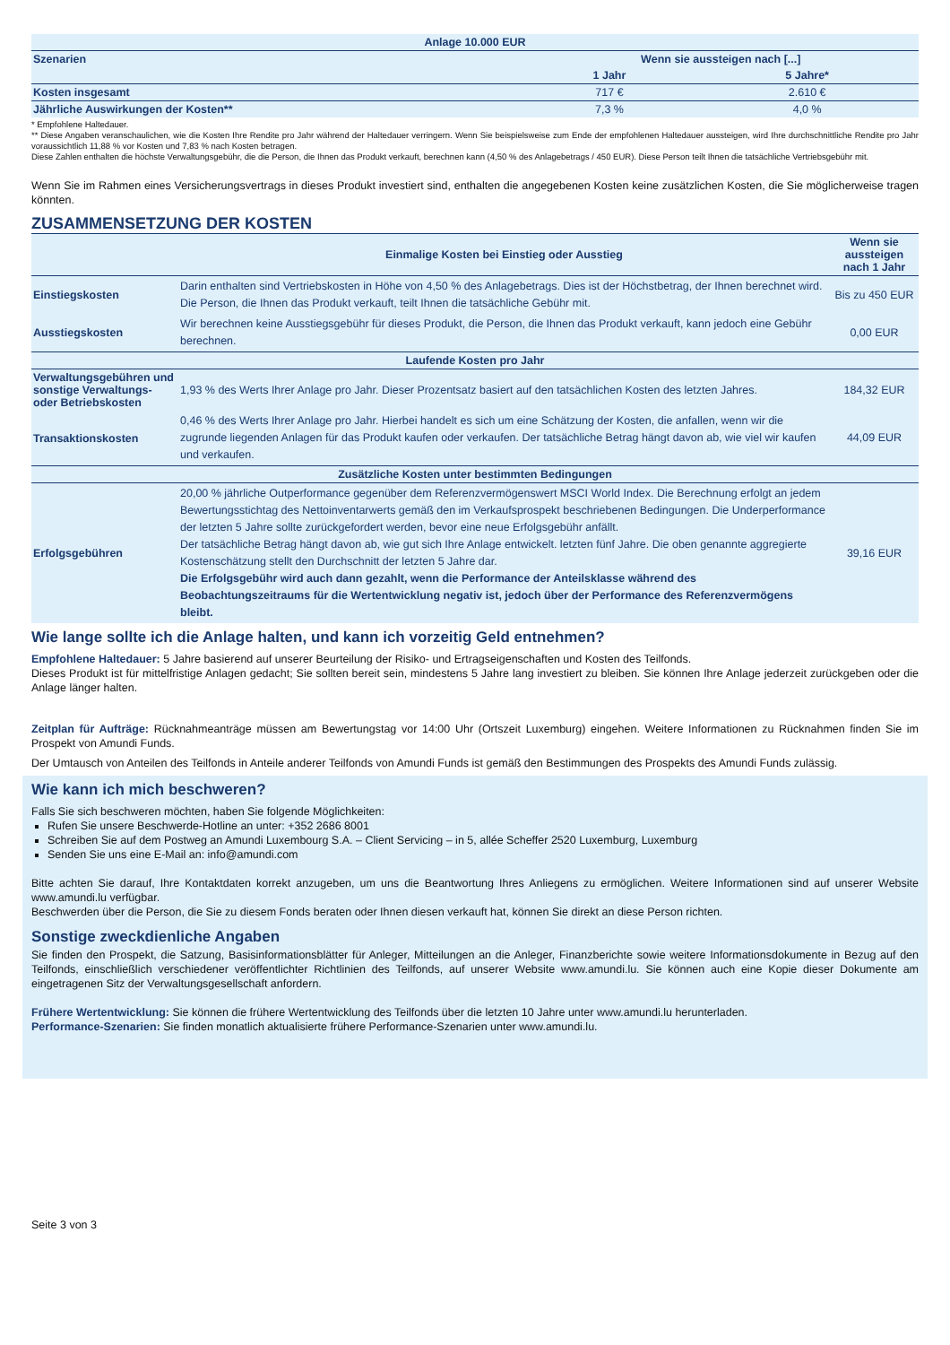| Anlage 10.000 EUR | | |
| --- | --- | --- |
| Szenarien | Wenn sie aussteigen nach [...] | |
| | 1 Jahr | 5 Jahre* |
| Kosten insgesamt | 717 € | 2.610 € |
| Jährliche Auswirkungen der Kosten** | 7,3 % | 4,0 % |
* Empfohlene Haltedauer.
** Diese Angaben veranschaulichen, wie die Kosten Ihre Rendite pro Jahr während der Haltedauer verringern. Wenn Sie beispielsweise zum Ende der empfohlenen Haltedauer aussteigen, wird Ihre durchschnittliche Rendite pro Jahr voraussichtlich 11,88 % vor Kosten und 7,83 % nach Kosten betragen.
Diese Zahlen enthalten die höchste Verwaltungsgebühr, die die Person, die Ihnen das Produkt verkauft, berechnen kann (4,50 % des Anlagebetrags / 450 EUR). Diese Person teilt Ihnen die tatsächliche Vertriebsgebühr mit.
Wenn Sie im Rahmen eines Versicherungsvertrags in dieses Produkt investiert sind, enthalten die angegebenen Kosten keine zusätzlichen Kosten, die Sie möglicherweise tragen könnten.
ZUSAMMENSETZUNG DER KOSTEN
| | Einmalige Kosten bei Einstieg oder Ausstieg | Wenn sie aussteigen nach 1 Jahr |
| Einstiegskosten | Darin enthalten sind Vertriebskosten in Höhe von 4,50 % des Anlagebetrags. Dies ist der Höchstbetrag, der Ihnen berechnet wird. Die Person, die Ihnen das Produkt verkauft, teilt Ihnen die tatsächliche Gebühr mit. | Bis zu 450 EUR |
| Ausstiegskosten | Wir berechnen keine Ausstiegsgebühr für dieses Produkt, die Person, die Ihnen das Produkt verkauft, kann jedoch eine Gebühr berechnen. | 0,00 EUR |
| Laufende Kosten pro Jahr | | |
| Verwaltungsgebühren und sonstige Verwaltungs- oder Betriebskosten | 1,93 % des Werts Ihrer Anlage pro Jahr. Dieser Prozentsatz basiert auf den tatsächlichen Kosten des letzten Jahres. | 184,32 EUR |
| Transaktionskosten | 0,46 % des Werts Ihrer Anlage pro Jahr. Hierbei handelt es sich um eine Schätzung der Kosten, die anfallen, wenn wir die zugrunde liegenden Anlagen für das Produkt kaufen oder verkaufen. Der tatsächliche Betrag hängt davon ab, wie viel wir kaufen und verkaufen. | 44,09 EUR |
| Zusätzliche Kosten unter bestimmten Bedingungen | | |
| Erfolgsgebühren | 20,00 % jährliche Outperformance gegenüber dem Referenzvermögenswert MSCI World Index. Die Berechnung erfolgt an jedem Bewertungsstichtag des Nettoinventarwerts gemäß den im Verkaufsprospekt beschriebenen Bedingungen. Die Underperformance der letzten 5 Jahre sollte zurückgefordert werden, bevor eine neue Erfolgsgebühr anfällt. Der tatsächliche Betrag hängt davon ab, wie gut sich Ihre Anlage entwickelt. letzten fünf Jahre. Die oben genannte aggregierte Kostenschätzung stellt den Durchschnitt der letzten 5 Jahre dar. Die Erfolgsgebühr wird auch dann gezahlt, wenn die Performance der Anteilsklasse während des Beobachtungszeitraums für die Wertentwicklung negativ ist, jedoch über der Performance des Referenzvermögens bleibt. | 39,16 EUR |
Wie lange sollte ich die Anlage halten, und kann ich vorzeitig Geld entnehmen?
Empfohlene Haltedauer: 5 Jahre basierend auf unserer Beurteilung der Risiko- und Ertragseigenschaften und Kosten des Teilfonds.
Dieses Produkt ist für mittelfristige Anlagen gedacht; Sie sollten bereit sein, mindestens 5 Jahre lang investiert zu bleiben. Sie können Ihre Anlage jederzeit zurückgeben oder die Anlage länger halten.
Zeitplan für Aufträge: Rücknahmeanträge müssen am Bewertungstag vor 14:00 Uhr (Ortszeit Luxemburg) eingehen. Weitere Informationen zu Rücknahmen finden Sie im Prospekt von Amundi Funds.
Der Umtausch von Anteilen des Teilfonds in Anteile anderer Teilfonds von Amundi Funds ist gemäß den Bestimmungen des Prospekts des Amundi Funds zulässig.
Wie kann ich mich beschweren?
Falls Sie sich beschweren möchten, haben Sie folgende Möglichkeiten:
Rufen Sie unsere Beschwerde-Hotline an unter: +352 2686 8001
Schreiben Sie auf dem Postweg an Amundi Luxembourg S.A. – Client Servicing – in 5, allée Scheffer 2520 Luxemburg, Luxemburg
Senden Sie uns eine E-Mail an: info@amundi.com
Bitte achten Sie darauf, Ihre Kontaktdaten korrekt anzugeben, um uns die Beantwortung Ihres Anliegens zu ermöglichen. Weitere Informationen sind auf unserer Website www.amundi.lu verfügbar.
Beschwerden über die Person, die Sie zu diesem Fonds beraten oder Ihnen diesen verkauft hat, können Sie direkt an diese Person richten.
Sonstige zweckdienliche Angaben
Sie finden den Prospekt, die Satzung, Basisinformationsblätter für Anleger, Mitteilungen an die Anleger, Finanzberichte sowie weitere Informationsdokumente in Bezug auf den Teilfonds, einschließlich verschiedener veröffentlichter Richtlinien des Teilfonds, auf unserer Website www.amundi.lu. Sie können auch eine Kopie dieser Dokumente am eingetragenen Sitz der Verwaltungsgesellschaft anfordern.
Frühere Wertentwicklung: Sie können die frühere Wertentwicklung des Teilfonds über die letzten 10 Jahre unter www.amundi.lu herunterladen.
Performance-Szenarien: Sie finden monatlich aktualisierte frühere Performance-Szenarien unter www.amundi.lu.
Seite 3 von 3